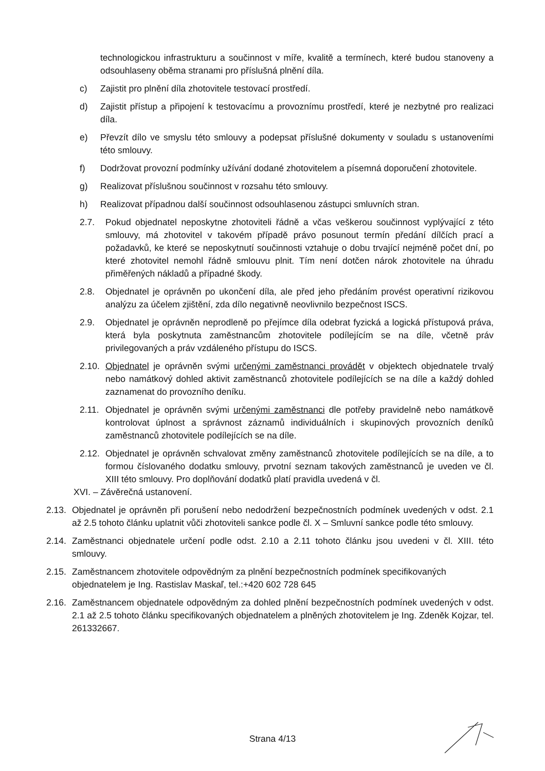technologickou infrastrukturu a součinnost v míře, kvalitě a termínech, které budou stanoveny a odsouhlaseny oběma stranami pro příslušná plnění díla.
c) Zajistit pro plnění díla zhotovitele testovací prostředí.
d) Zajistit přístup a připojení k testovacímu a provoznímu prostředí, které je nezbytné pro realizaci díla.
e) Převzít dílo ve smyslu této smlouvy a podepsat příslušné dokumenty v souladu s ustanoveními této smlouvy.
f) Dodržovat provozní podmínky užívání dodané zhotovitelem a písemná doporučení zhotovitele.
g) Realizovat příslušnou součinnost v rozsahu této smlouvy.
h) Realizovat případnou další součinnost odsouhlasenou zástupci smluvních stran.
2.7. Pokud objednatel neposkytne zhotoviteli řádně a včas veškerou součinnost vyplývající z této smlouvy, má zhotovitel v takovém případě právo posunout termín předání dílčích prací a požadavků, ke které se neposkytnutí součinnosti vztahuje o dobu trvající nejméně počet dní, po které zhotovitel nemohl řádně smlouvu plnit. Tím není dotčen nárok zhotovitele na úhradu přiměřených nákladů a případné škody.
2.8. Objednatel je oprávněn po ukončení díla, ale před jeho předáním provést operativní rizikovou analýzu za účelem zjištění, zda dílo negativně neovlivnilo bezpečnost ISCS.
2.9. Objednatel je oprávněn neprodleně po přejímce díla odebrat fyzická a logická přístupová práva, která byla poskytnuta zaměstnancům zhotovitele podílejícím se na díle, včetně práv privilegovaných a práv vzdáleného přístupu do ISCS.
2.10. Objednatel je oprávněn svými určenými zaměstnanci provádět v objektech objednatele trvalý nebo namátkový dohled aktivit zaměstnanců zhotovitele podílejících se na díle a každý dohled zaznamenat do provozního deníku.
2.11. Objednatel je oprávněn svými určenými zaměstnanci dle potřeby pravidelně nebo namátkově kontrolovat úplnost a správnost záznamů individuálních i skupinových provozních deníků zaměstnanců zhotovitele podílejících se na díle.
2.12. Objednatel je oprávněn schvalovat změny zaměstnanců zhotovitele podílejících se na díle, a to formou číslovaného dodatku smlouvy, prvotní seznam takových zaměstnanců je uveden ve čl. XIII této smlouvy. Pro doplňování dodatků platí pravidla uvedená v čl.
XVI. – Závěrečná ustanovení.
2.13. Objednatel je oprávněn při porušení nebo nedodržení bezpečnostních podmínek uvedených v odst. 2.1 až 2.5 tohoto článku uplatnit vůči zhotoviteli sankce podle čl. X – Smluvní sankce podle této smlouvy.
2.14. Zaměstnanci objednatele určení podle odst. 2.10 a 2.11 tohoto článku jsou uvedeni v čl. XIII. této smlouvy.
2.15. Zaměstnancem zhotovitele odpovědným za plnění bezpečnostních podmínek specifikovaných objednatelem je Ing. Rastislav Maskaľ, tel.:+420 602 728 645
2.16. Zaměstnancem objednatele odpovědným za dohled plnění bezpečnostních podmínek uvedených v odst. 2.1 až 2.5 tohoto článku specifikovaných objednatelem a plněných zhotovitelem je Ing. Zdeněk Kojzar, tel. 261332667.
Strana 4/13